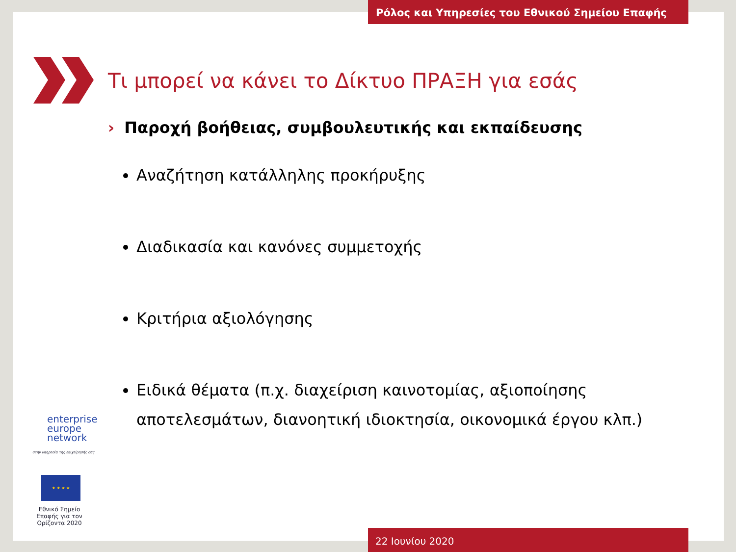Ρόλος και Υπηρεσίες του Εθνικού Σημείου Επαφής
Τι μπορεί να κάνει το Δίκτυο ΠΡΑΞΗ για εσάς
› Παροχή βοήθειας, συμβουλευτικής και εκπαίδευσης
Αναζήτηση κατάλληλης προκήρυξης
Διαδικασία και κανόνες συμμετοχής
Κριτήρια αξιολόγησης
Ειδικά θέματα (π.χ. διαχείριση καινοτομίας, αξιοποίησης αποτελεσμάτων, διανοητική ιδιοκτησία, οικονομικά έργου κλπ.)
enterprise
europe
network
στην υπηρεσία της επιχείρησής σας
★ ★ ★ ★
Εθνικό Σημείο Επαφής για τον Ορίζοντα 2020
22 Ιουνίου 2020